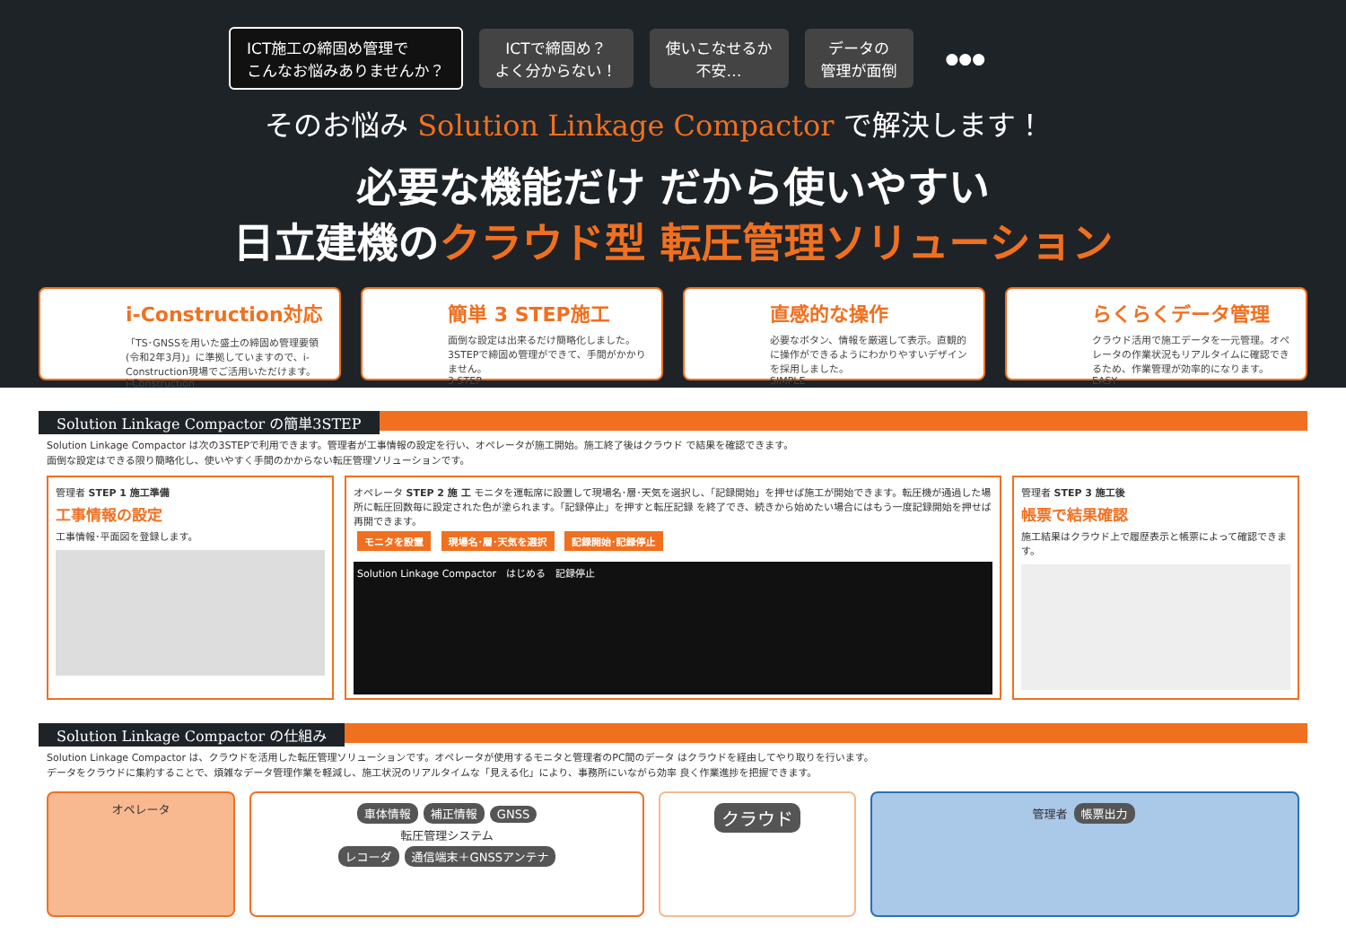ICT施工の締固め管理で
こんなお悩みありませんか？
ICTで締固め？
よく分からない！
使いこなせるか
不安…
データの
管理が面倒
●●●
そのお悩み Solution Linkage Compactor で解決します！
必要な機能だけ だから使いやすい
日立建機のクラウド型 転圧管理ソリューション
i-Construction対応
「TS･GNSSを用いた盛土の締固め管理要領(令和2年3月)」に準拠していますので、i-Construction現場でご活用いただけます。
i-Construction
簡単 3 STEP施工
面倒な設定は出来るだけ簡略化しました。3STEPで締固め管理ができて、手間がかかりません。
3 STEP
直感的な操作
必要なボタン、情報を厳選して表示。直観的に操作ができるようにわかりやすいデザインを採用しました。
SIMPLE
らくらくデータ管理
クラウド活用で施工データを一元管理。オペレータの作業状況もリアルタイムに確認できるため、作業管理が効率的になります。
EASY
Solution Linkage Compactor の簡単3STEP
Solution Linkage Compactor は次の3STEPで利用できます。管理者が工事情報の設定を行い、オペレータが施工開始。施工終了後はクラウド で結果を確認できます。
面倒な設定はできる限り簡略化し、使いやすく手間のかからない転圧管理ソリューションです。
管理者 STEP 1 施工準備
工事情報の設定
工事情報･平面図を登録します。
オペレータ STEP 2 施 工 モニタを運転席に設置して現場名･層･天気を選択し、「記録開始」を押せば施工が開始できます。転圧機が通過した場所に転圧回数毎に設定された色が塗られます。「記録停止」を押すと転圧記録 を終了でき、続きから始めたい場合にはもう一度記録開始を押せば再開できます。
モニタを設置 現場名･層･天気を選択 記録開始･記録停止
Solution Linkage Compactor　はじめる　記録停止
管理者 STEP 3 施工後
帳票で結果確認
施工結果はクラウド上で履歴表示と帳票によって確認できます。
Solution Linkage Compactor の仕組み
Solution Linkage Compactor は、クラウドを活用した転圧管理ソリューションです。オペレータが使用するモニタと管理者のPC間のデータ はクラウドを経由してやり取りを行います。
データをクラウドに集約することで、煩雑なデータ管理作業を軽減し、施工状況のリアルタイムな「見える化」により、事務所にいながら効率 良く作業進捗を把握できます。
オペレータ
車体情報 補正情報 GNSS
転圧管理システム
レコーダ 通信端末＋GNSSアンテナ
クラウド
管理者 帳票出力